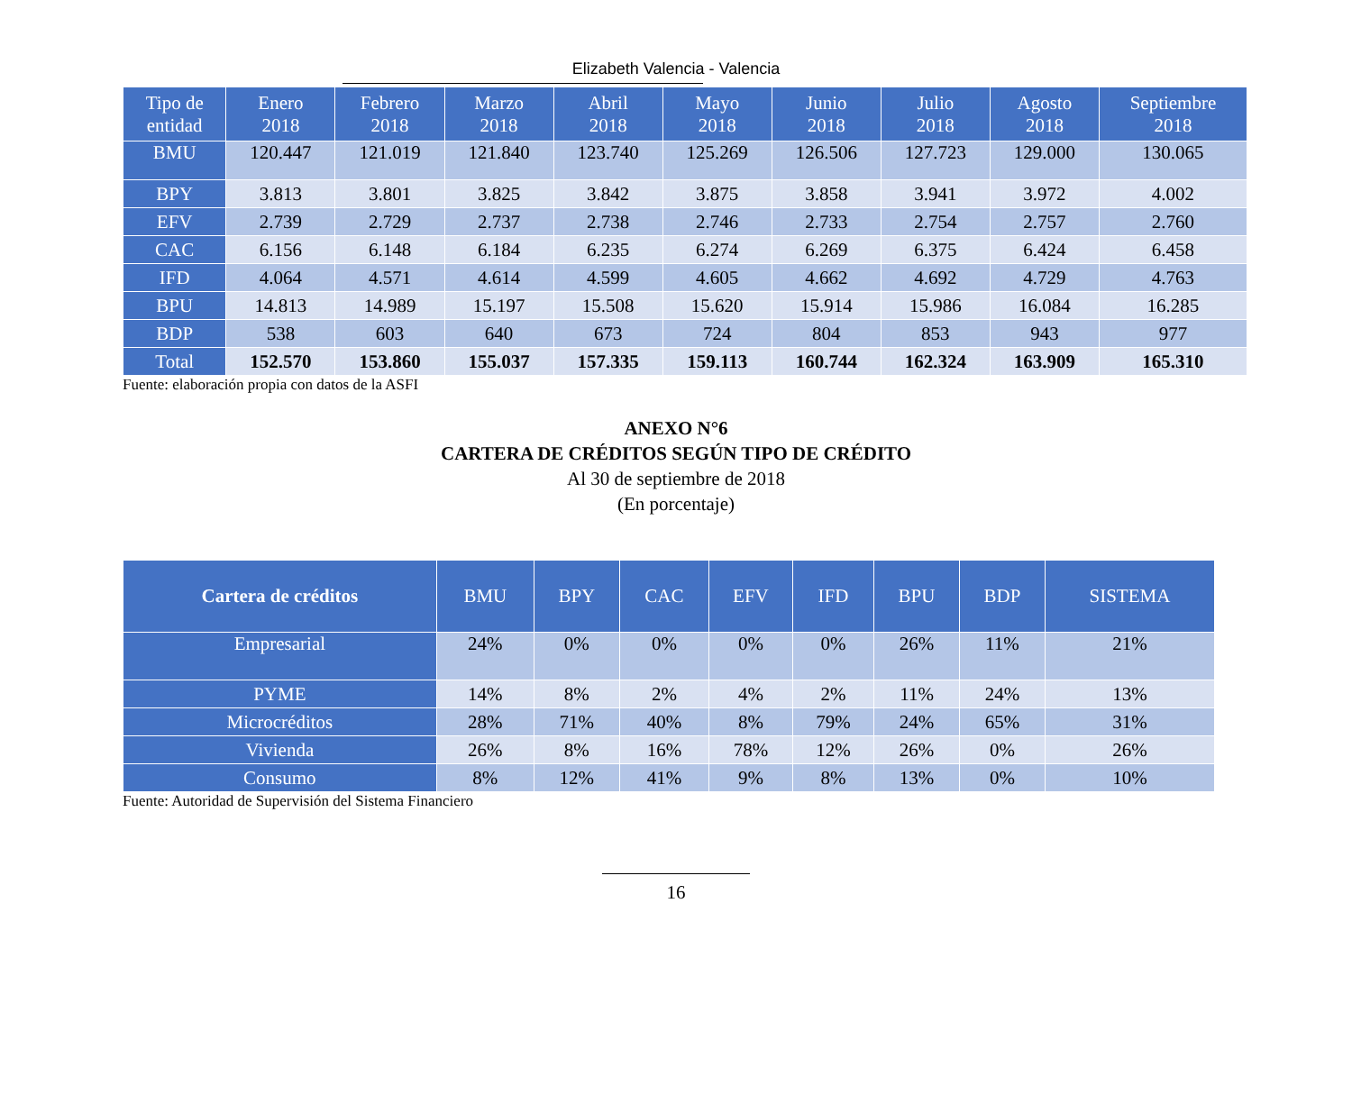Elizabeth Valencia - Valencia
| Tipo de entidad | Enero 2018 | Febrero 2018 | Marzo 2018 | Abril 2018 | Mayo 2018 | Junio 2018 | Julio 2018 | Agosto 2018 | Septiembre 2018 |
| --- | --- | --- | --- | --- | --- | --- | --- | --- | --- |
| BMU | 120.447 | 121.019 | 121.840 | 123.740 | 125.269 | 126.506 | 127.723 | 129.000 | 130.065 |
| BPY | 3.813 | 3.801 | 3.825 | 3.842 | 3.875 | 3.858 | 3.941 | 3.972 | 4.002 |
| EFV | 2.739 | 2.729 | 2.737 | 2.738 | 2.746 | 2.733 | 2.754 | 2.757 | 2.760 |
| CAC | 6.156 | 6.148 | 6.184 | 6.235 | 6.274 | 6.269 | 6.375 | 6.424 | 6.458 |
| IFD | 4.064 | 4.571 | 4.614 | 4.599 | 4.605 | 4.662 | 4.692 | 4.729 | 4.763 |
| BPU | 14.813 | 14.989 | 15.197 | 15.508 | 15.620 | 15.914 | 15.986 | 16.084 | 16.285 |
| BDP | 538 | 603 | 640 | 673 | 724 | 804 | 853 | 943 | 977 |
| Total | 152.570 | 153.860 | 155.037 | 157.335 | 159.113 | 160.744 | 162.324 | 163.909 | 165.310 |
Fuente: elaboración propia con datos de la ASFI
ANEXO N°6
CARTERA DE CRÉDITOS SEGÚN TIPO DE CRÉDITO
Al 30 de septiembre de 2018
(En porcentaje)
| Cartera de créditos | BMU | BPY | CAC | EFV | IFD | BPU | BDP | SISTEMA |
| --- | --- | --- | --- | --- | --- | --- | --- | --- |
| Empresarial | 24% | 0% | 0% | 0% | 0% | 26% | 11% | 21% |
| PYME | 14% | 8% | 2% | 4% | 2% | 11% | 24% | 13% |
| Microcréditos | 28% | 71% | 40% | 8% | 79% | 24% | 65% | 31% |
| Vivienda | 26% | 8% | 16% | 78% | 12% | 26% | 0% | 26% |
| Consumo | 8% | 12% | 41% | 9% | 8% | 13% | 0% | 10% |
Fuente: Autoridad de Supervisión del Sistema Financiero
16